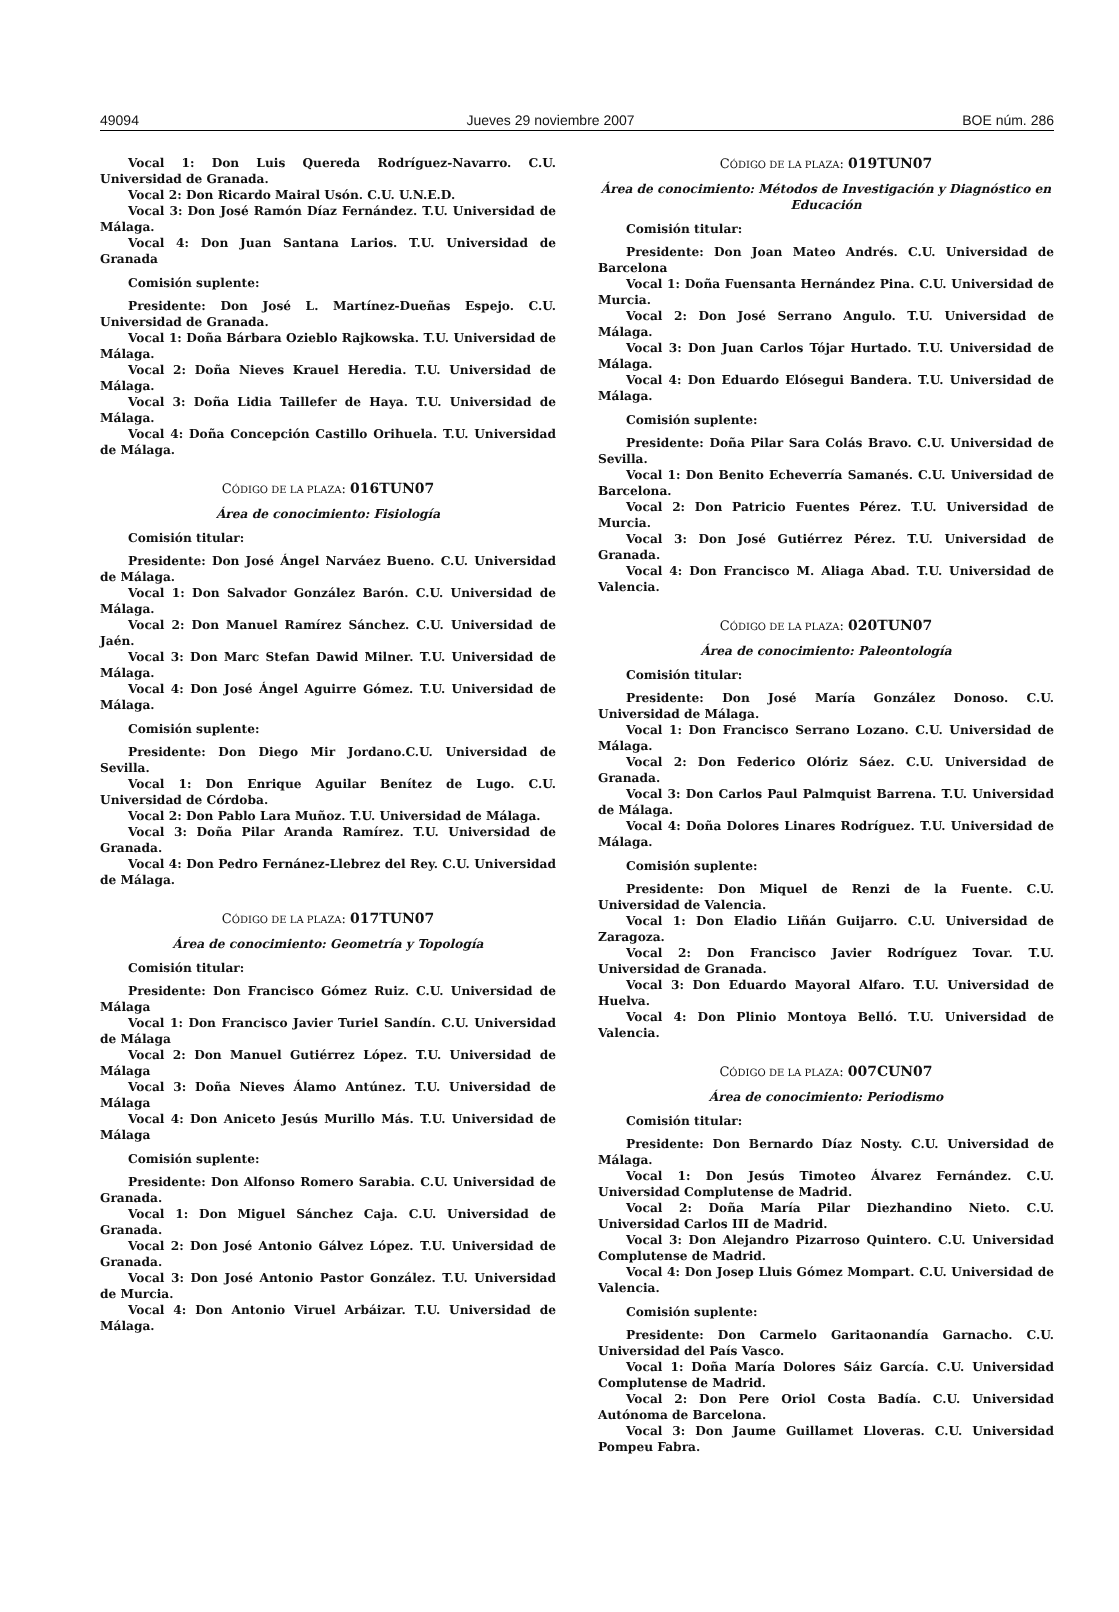49094 Jueves 29 noviembre 2007 BOE núm. 286
Vocal 1: Don Luis Quereda Rodríguez-Navarro. C.U. Universidad de Granada.
Vocal 2: Don Ricardo Mairal Usón. C.U. U.N.E.D.
Vocal 3: Don José Ramón Díaz Fernández. T.U. Universidad de Málaga.
Vocal 4: Don Juan Santana Larios. T.U. Universidad de Granada
Comisión suplente:
Presidente: Don José L. Martínez-Dueñas Espejo. C.U. Universidad de Granada.
Vocal 1: Doña Bárbara Ozieblo Rajkowska. T.U. Universidad de Málaga.
Vocal 2: Doña Nieves Krauel Heredia. T.U. Universidad de Málaga.
Vocal 3: Doña Lidia Taillefer de Haya. T.U. Universidad de Málaga.
Vocal 4: Doña Concepción Castillo Orihuela. T.U. Universidad de Málaga.
CÓDIGO DE LA PLAZA: 016TUN07
Área de conocimiento: Fisiología
Comisión titular:
Presidente: Don José Ángel Narváez Bueno. C.U. Universidad de Málaga.
Vocal 1: Don Salvador González Barón. C.U. Universidad de Málaga.
Vocal 2: Don Manuel Ramírez Sánchez. C.U. Universidad de Jaén.
Vocal 3: Don Marc Stefan Dawid Milner. T.U. Universidad de Málaga.
Vocal 4: Don José Ángel Aguirre Gómez. T.U. Universidad de Málaga.
Comisión suplente:
Presidente: Don Diego Mir Jordano.C.U. Universidad de Sevilla.
Vocal 1: Don Enrique Aguilar Benítez de Lugo. C.U. Universidad de Córdoba.
Vocal 2: Don Pablo Lara Muñoz. T.U. Universidad de Málaga.
Vocal 3: Doña Pilar Aranda Ramírez. T.U. Universidad de Granada.
Vocal 4: Don Pedro Fernánez-Llebrez del Rey. C.U. Universidad de Málaga.
CÓDIGO DE LA PLAZA: 017TUN07
Área de conocimiento: Geometría y Topología
Comisión titular:
Presidente: Don Francisco Gómez Ruiz. C.U. Universidad de Málaga
Vocal 1: Don Francisco Javier Turiel Sandín. C.U. Universidad de Málaga
Vocal 2: Don Manuel Gutiérrez López. T.U. Universidad de Málaga
Vocal 3: Doña Nieves Álamo Antúnez. T.U. Universidad de Málaga
Vocal 4: Don Aniceto Jesús Murillo Más. T.U. Universidad de Málaga
Comisión suplente:
Presidente: Don Alfonso Romero Sarabia. C.U. Universidad de Granada.
Vocal 1: Don Miguel Sánchez Caja. C.U. Universidad de Granada.
Vocal 2: Don José Antonio Gálvez López. T.U. Universidad de Granada.
Vocal 3: Don José Antonio Pastor González. T.U. Universidad de Murcia.
Vocal 4: Don Antonio Viruel Arbáizar. T.U. Universidad de Málaga.
CÓDIGO DE LA PLAZA: 019TUN07
Área de conocimiento: Métodos de Investigación y Diagnóstico en Educación
Comisión titular:
Presidente: Don Joan Mateo Andrés. C.U. Universidad de Barcelona
Vocal 1: Doña Fuensanta Hernández Pina. C.U. Universidad de Murcia.
Vocal 2: Don José Serrano Angulo. T.U. Universidad de Málaga.
Vocal 3: Don Juan Carlos Tójar Hurtado. T.U. Universidad de Málaga.
Vocal 4: Don Eduardo Elósegui Bandera. T.U. Universidad de Málaga.
Comisión suplente:
Presidente: Doña Pilar Sara Colás Bravo. C.U. Universidad de Sevilla.
Vocal 1: Don Benito Echeverría Samanés. C.U. Universidad de Barcelona.
Vocal 2: Don Patricio Fuentes Pérez. T.U. Universidad de Murcia.
Vocal 3: Don José Gutiérrez Pérez. T.U. Universidad de Granada.
Vocal 4: Don Francisco M. Aliaga Abad. T.U. Universidad de Valencia.
CÓDIGO DE LA PLAZA: 020TUN07
Área de conocimiento: Paleontología
Comisión titular:
Presidente: Don José María González Donoso. C.U. Universidad de Málaga.
Vocal 1: Don Francisco Serrano Lozano. C.U. Universidad de Málaga.
Vocal 2: Don Federico Olóriz Sáez. C.U. Universidad de Granada.
Vocal 3: Don Carlos Paul Palmquist Barrena. T.U. Universidad de Málaga.
Vocal 4: Doña Dolores Linares Rodríguez. T.U. Universidad de Málaga.
Comisión suplente:
Presidente: Don Miquel de Renzi de la Fuente. C.U. Universidad de Valencia.
Vocal 1: Don Eladio Liñán Guijarro. C.U. Universidad de Zaragoza.
Vocal 2: Don Francisco Javier Rodríguez Tovar. T.U. Universidad de Granada.
Vocal 3: Don Eduardo Mayoral Alfaro. T.U. Universidad de Huelva.
Vocal 4: Don Plinio Montoya Belló. T.U. Universidad de Valencia.
CÓDIGO DE LA PLAZA: 007CUN07
Área de conocimiento: Periodismo
Comisión titular:
Presidente: Don Bernardo Díaz Nosty. C.U. Universidad de Málaga.
Vocal 1: Don Jesús Timoteo Álvarez Fernández. C.U. Universidad Complutense de Madrid.
Vocal 2: Doña María Pilar Diezhandino Nieto. C.U. Universidad Carlos III de Madrid.
Vocal 3: Don Alejandro Pizarroso Quintero. C.U. Universidad Complutense de Madrid.
Vocal 4: Don Josep Lluis Gómez Mompart. C.U. Universidad de Valencia.
Comisión suplente:
Presidente: Don Carmelo Garitaonandía Garnacho. C.U. Universidad del País Vasco.
Vocal 1: Doña María Dolores Sáiz García. C.U. Universidad Complutense de Madrid.
Vocal 2: Don Pere Oriol Costa Badía. C.U. Universidad Autónoma de Barcelona.
Vocal 3: Don Jaume Guillamet Lloveras. C.U. Universidad Pompeu Fabra.